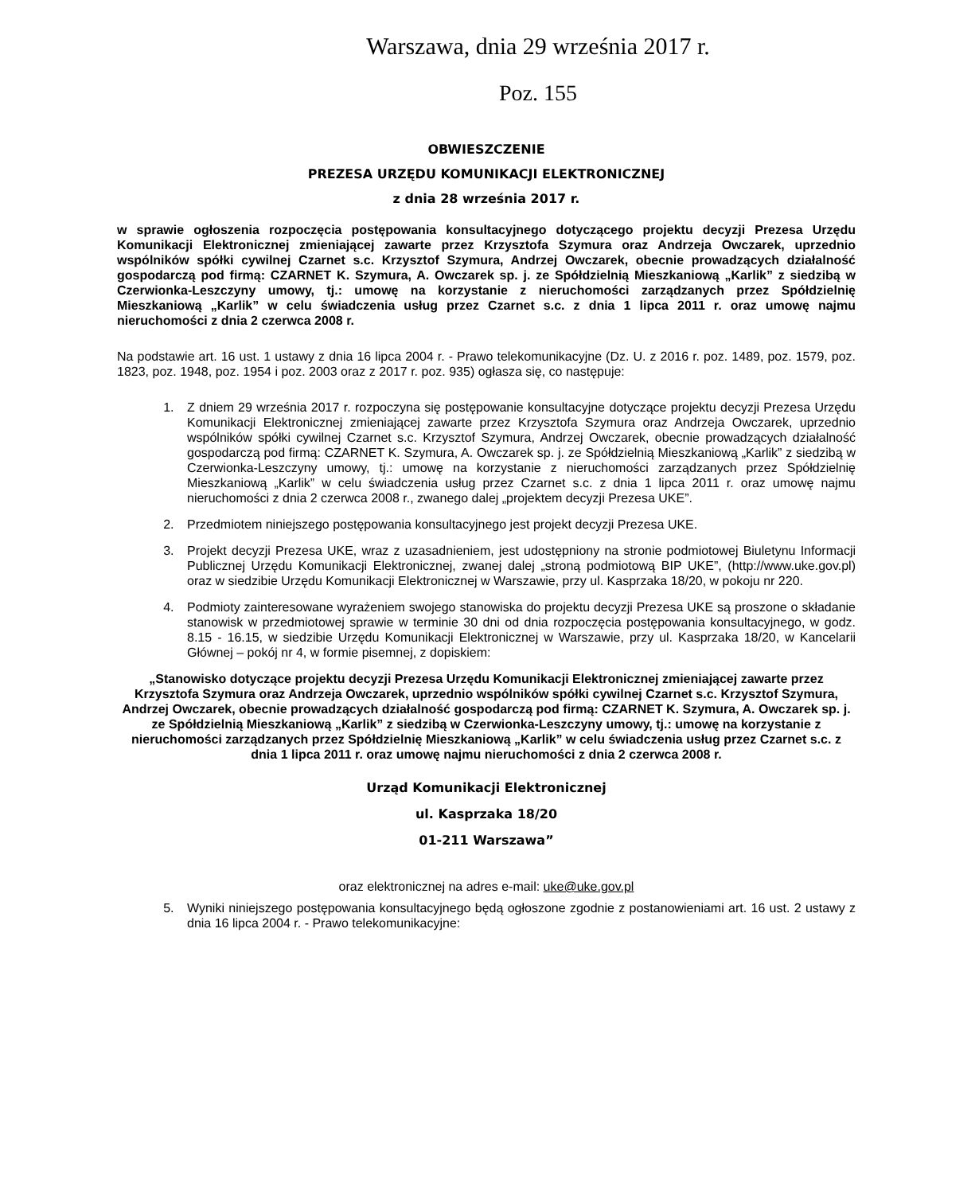Warszawa, dnia 29 września 2017 r.
Poz. 155
OBWIESZCZENIE
PREZESA URZĘDU KOMUNIKACJI ELEKTRONICZNEJ
z dnia 28 września 2017 r.
w sprawie ogłoszenia rozpoczęcia postępowania konsultacyjnego dotyczącego projektu decyzji Prezesa Urzędu Komunikacji Elektronicznej zmieniającej zawarte przez Krzysztofa Szymura oraz Andrzeja Owczarek, uprzednio wspólników spółki cywilnej Czarnet s.c. Krzysztof Szymura, Andrzej Owczarek, obecnie prowadzących działalność gospodarczą pod firmą: CZARNET K. Szymura, A. Owczarek sp. j. ze Spółdzielnią Mieszkaniową „Karlik” z siedzibą w Czerwionka-Leszczyny umowy, tj.: umowę na korzystanie z nieruchomości zarządzanych przez Spółdzielnię Mieszkaniową „Karlik” w celu świadczenia usług przez Czarnet s.c. z dnia 1 lipca 2011 r. oraz umowę najmu nieruchomości z dnia 2 czerwca 2008 r.
Na podstawie art. 16 ust. 1 ustawy z dnia 16 lipca 2004 r. - Prawo telekomunikacyjne (Dz. U. z 2016 r. poz. 1489, poz. 1579, poz. 1823, poz. 1948, poz. 1954 i poz. 2003 oraz z 2017 r. poz. 935) ogłasza się, co następuje:
1. Z dniem 29 września 2017 r. rozpoczyna się postępowanie konsultacyjne dotyczące projektu decyzji Prezesa Urzędu Komunikacji Elektronicznej zmieniającej zawarte przez Krzysztofa Szymura oraz Andrzeja Owczarek, uprzednio wspólników spółki cywilnej Czarnet s.c. Krzysztof Szymura, Andrzej Owczarek, obecnie prowadzących działalność gospodarczą pod firmą: CZARNET K. Szymura, A. Owczarek sp. j. ze Spółdzielnią Mieszkaniową „Karlik” z siedzibą w Czerwionka-Leszczyny umowy, tj.: umowę na korzystanie z nieruchomości zarządzanych przez Spółdzielnię Mieszkaniową „Karlik” w celu świadczenia usług przez Czarnet s.c. z dnia 1 lipca 2011 r. oraz umowę najmu nieruchomości z dnia 2 czerwca 2008 r., zwanego dalej „projektem decyzji Prezesa UKE”.
2. Przedmiotem niniejszego postępowania konsultacyjnego jest projekt decyzji Prezesa UKE.
3. Projekt decyzji Prezesa UKE, wraz z uzasadnieniem, jest udostępniony na stronie podmiotowej Biuletynu Informacji Publicznej Urzędu Komunikacji Elektronicznej, zwanej dalej „stroną podmiotową BIP UKE”, (http://www.uke.gov.pl) oraz w siedzibie Urzędu Komunikacji Elektronicznej w Warszawie, przy ul. Kasprzaka 18/20, w pokoju nr 220.
4. Podmioty zainteresowane wyrażeniem swojego stanowiska do projektu decyzji Prezesa UKE są proszone o składanie stanowisk w przedmiotowej sprawie w terminie 30 dni od dnia rozpoczęcia postępowania konsultacyjnego, w godz. 8.15 - 16.15, w siedzibie Urzędu Komunikacji Elektronicznej w Warszawie, przy ul. Kasprzaka 18/20, w Kancelarii Głównej – pokój nr 4, w formie pisemnej, z dopiskiem:
„Stanowisko dotyczące projektu decyzji Prezesa Urzędu Komunikacji Elektronicznej zmieniającej zawarte przez Krzysztofa Szymura oraz Andrzeja Owczarek, uprzednio wspólników spółki cywilnej Czarnet s.c. Krzysztof Szymura, Andrzej Owczarek, obecnie prowadzących działalność gospodarczą pod firmą: CZARNET K. Szymura, A. Owczarek sp. j. ze Spółdzielnią Mieszkaniową „Karlik” z siedzibą w Czerwionka-Leszczyny umowy, tj.: umowę na korzystanie z nieruchomości zarządzanych przez Spółdzielnię Mieszkaniową „Karlik” w celu świadczenia usług przez Czarnet s.c. z dnia 1 lipca 2011 r. oraz umowę najmu nieruchomości z dnia 2 czerwca 2008 r.
Urząd Komunikacji Elektronicznej
ul. Kasprzaka 18/20
01-211 Warszawa”
oraz elektronicznej na adres e-mail: uke@uke.gov.pl
5. Wyniki niniejszego postępowania konsultacyjnego będą ogłoszone zgodnie z postanowieniami art. 16 ust. 2 ustawy z dnia 16 lipca 2004 r. - Prawo telekomunikacyjne: